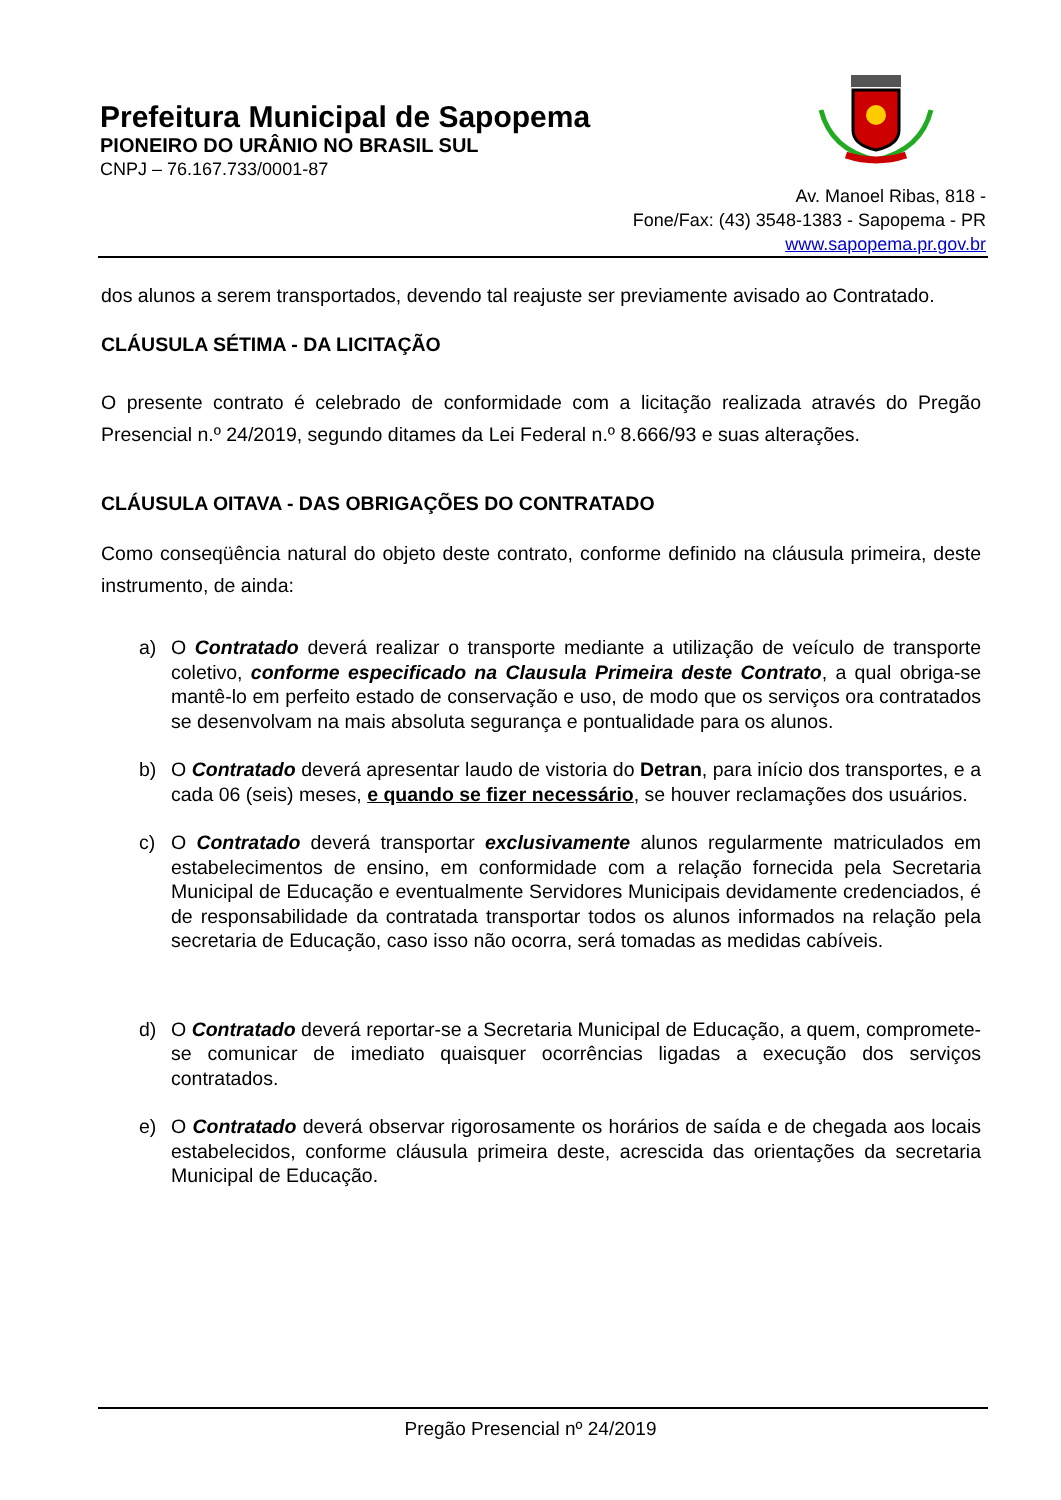Prefeitura Municipal de Sapopema
PIONEIRO DO URÂNIO NO BRASIL SUL
CNPJ – 76.167.733/0001-87
Av. Manoel Ribas, 818 -
Fone/Fax: (43) 3548-1383 - Sapopema - PR
www.sapopema.pr.gov.br
dos alunos a serem transportados, devendo tal reajuste ser previamente avisado ao Contratado.
CLÁUSULA SÉTIMA - DA LICITAÇÃO
O presente contrato é celebrado de conformidade com a licitação realizada através do Pregão Presencial n.º 24/2019, segundo ditames da Lei Federal n.º 8.666/93 e suas alterações.
CLÁUSULA OITAVA - DAS OBRIGAÇÕES DO CONTRATADO
Como conseqüência natural do objeto deste contrato, conforme definido na cláusula primeira, deste instrumento, de ainda:
a) O Contratado deverá realizar o transporte mediante a utilização de veículo de transporte coletivo, conforme especificado na Clausula Primeira deste Contrato, a qual obriga-se mantê-lo em perfeito estado de conservação e uso, de modo que os serviços ora contratados se desenvolvam na mais absoluta segurança e pontualidade para os alunos.
b) O Contratado deverá apresentar laudo de vistoria do Detran, para início dos transportes, e a cada 06 (seis) meses, e quando se fizer necessário, se houver reclamações dos usuários.
c) O Contratado deverá transportar exclusivamente alunos regularmente matriculados em estabelecimentos de ensino, em conformidade com a relação fornecida pela Secretaria Municipal de Educação e eventualmente Servidores Municipais devidamente credenciados, é de responsabilidade da contratada transportar todos os alunos informados na relação pela secretaria de Educação, caso isso não ocorra, será tomadas as medidas cabíveis.
d) O Contratado deverá reportar-se a Secretaria Municipal de Educação, a quem, compromete-se comunicar de imediato quaisquer ocorrências ligadas a execução dos serviços contratados.
e) O Contratado deverá observar rigorosamente os horários de saída e de chegada aos locais estabelecidos, conforme cláusula primeira deste, acrescida das orientações da secretaria Municipal de Educação.
Pregão Presencial nº 24/2019